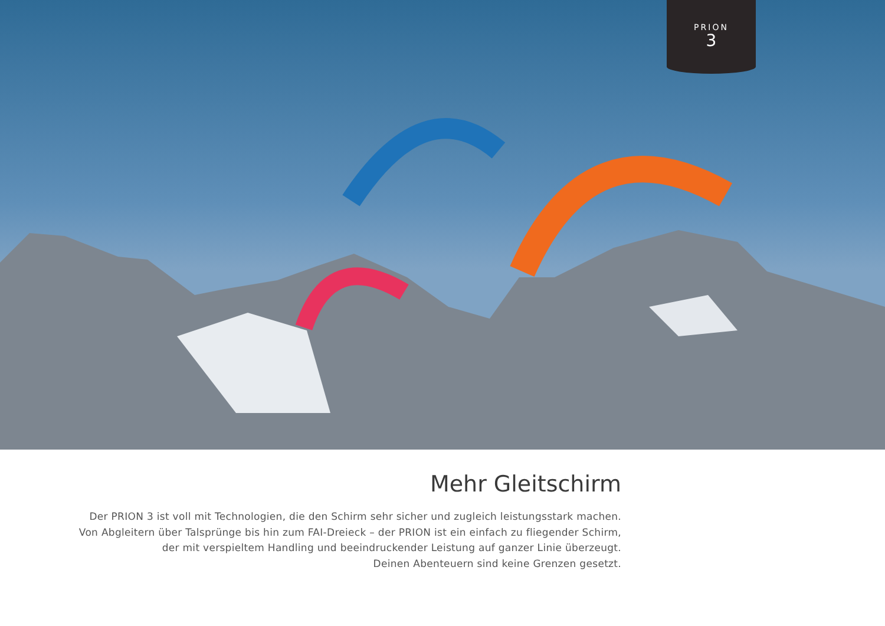PRION
3
Mehr Gleitschirm
Der PRION 3 ist voll mit Technologien, die den Schirm sehr sicher und zugleich leistungsstark machen.
Von Abgleitern über Talsprünge bis hin zum FAI-Dreieck – der PRION ist ein einfach zu fliegender Schirm,
der mit verspieltem Handling und beeindruckender Leistung auf ganzer Linie überzeugt.
Deinen Abenteuern sind keine Grenzen gesetzt.